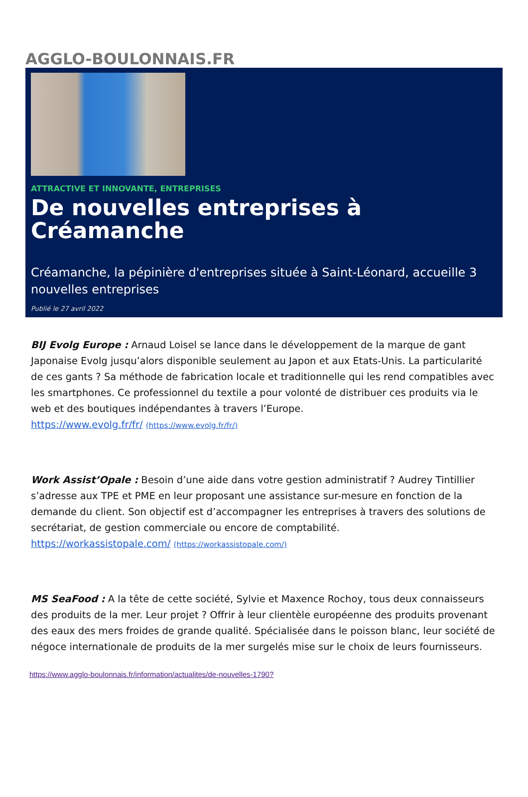AGGLO-BOULONNAIS.FR
ATTRACTIVE ET INNOVANTE, ENTREPRISES
De nouvelles entreprises à Créamanche
Créamanche, la pépinière d'entreprises située à Saint-Léonard, accueille 3 nouvelles entreprises
Publié le 27 avril 2022
BIJ Evolg Europe : Arnaud Loisel se lance dans le développement de la marque de gant Japonaise Evolg jusqu’alors disponible seulement au Japon et aux Etats-Unis. La particularité de ces gants ? Sa méthode de fabrication locale et traditionnelle qui les rend compatibles avec les smartphones. Ce professionnel du textile a pour volonté de distribuer ces produits via le web et des boutiques indépendantes à travers l’Europe.
https://www.evolg.fr/fr/ (https://www.evolg.fr/fr/)
Work Assist’Opale : Besoin d’une aide dans votre gestion administratif ? Audrey Tintillier s’adresse aux TPE et PME en leur proposant une assistance sur-mesure en fonction de la demande du client. Son objectif est d’accompagner les entreprises à travers des solutions de secrétariat, de gestion commerciale ou encore de comptabilité.
https://workassistopale.com/ (https://workassistopale.com/)
MS SeaFood : A la tête de cette société, Sylvie et Maxence Rochoy, tous deux connaisseurs des produits de la mer. Leur projet ? Offrir à leur clientèle européenne des produits provenant des eaux des mers froides de grande qualité. Spécialisée dans le poisson blanc, leur société de négoce internationale de produits de la mer surgelés mise sur le choix de leurs fournisseurs.
https://www.agglo-boulonnais.fr/information/actualites/de-nouvelles-1790?